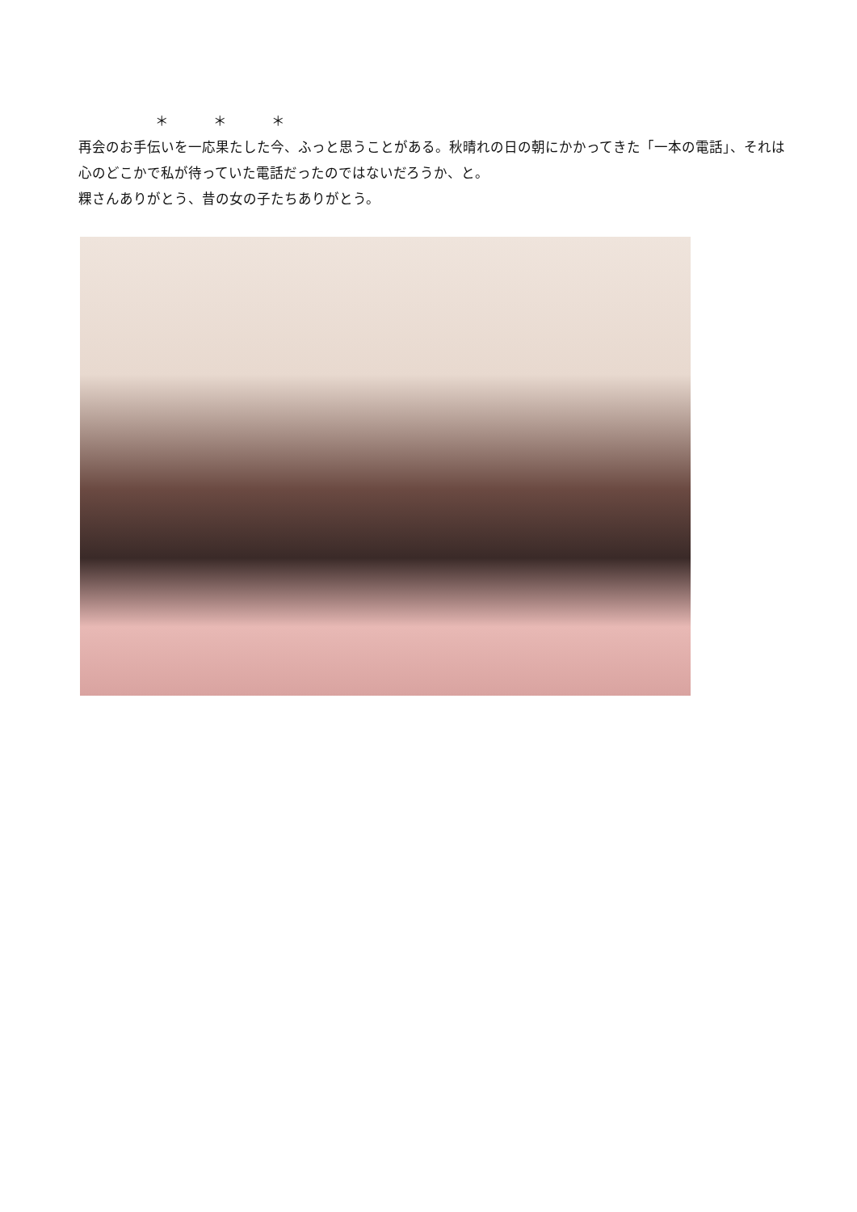＊ ＊ ＊
再会のお手伝いを一応果たした今、ふっと思うことがある。秋晴れの日の朝にかかってきた「一本の電話」、それは心のどこかで私が待っていた電話だったのではないだろうか、と。
粿さんありがとう、昔の女の子たちありがとう。